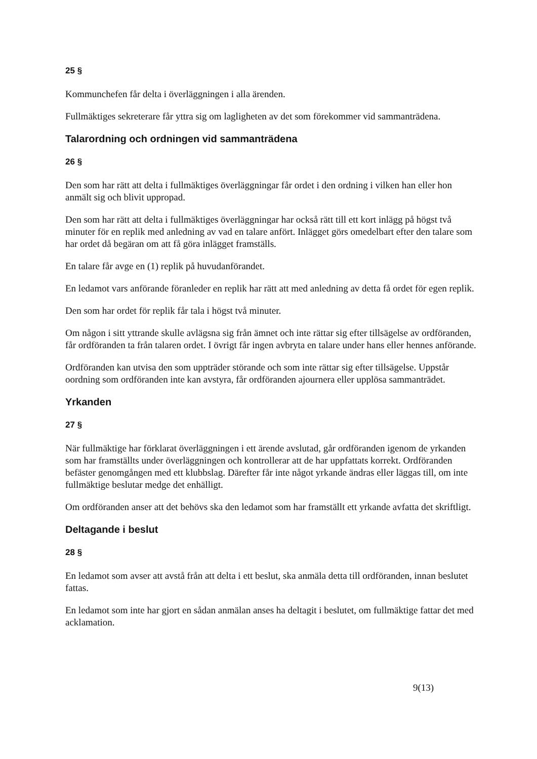25 §
Kommunchefen får delta i överläggningen i alla ärenden.
Fullmäktiges sekreterare får yttra sig om lagligheten av det som förekommer vid sammanträdena.
Talarordning och ordningen vid sammanträdena
26 §
Den som har rätt att delta i fullmäktiges överläggningar får ordet i den ordning i vilken han eller hon anmält sig och blivit uppropad.
Den som har rätt att delta i fullmäktiges överläggningar har också rätt till ett kort inlägg på högst två minuter för en replik med anledning av vad en talare anfört. Inlägget görs omedelbart efter den talare som har ordet då begäran om att få göra inlägget framställs.
En talare får avge en (1) replik på huvudanförandet.
En ledamot vars anförande föranleder en replik har rätt att med anledning av detta få ordet för egen replik.
Den som har ordet för replik får tala i högst två minuter.
Om någon i sitt yttrande skulle avlägsna sig från ämnet och inte rättar sig efter tillsägelse av ordföranden, får ordföranden ta från talaren ordet. I övrigt får ingen avbryta en talare under hans eller hennes anförande.
Ordföranden kan utvisa den som uppträder störande och som inte rättar sig efter tillsägelse. Uppstår oordning som ordföranden inte kan avstyra, får ordföranden ajournera eller upplösa sammanträdet.
Yrkanden
27 §
När fullmäktige har förklarat överläggningen i ett ärende avslutad, går ordföranden igenom de yrkanden som har framställts under överläggningen och kontrollerar att de har uppfattats korrekt. Ordföranden befäster genomgången med ett klubbslag. Därefter får inte något yrkande ändras eller läggas till, om inte fullmäktige beslutar medge det enhälligt.
Om ordföranden anser att det behövs ska den ledamot som har framställt ett yrkande avfatta det skriftligt.
Deltagande i beslut
28 §
En ledamot som avser att avstå från att delta i ett beslut, ska anmäla detta till ordföranden, innan beslutet fattas.
En ledamot som inte har gjort en sådan anmälan anses ha deltagit i beslutet, om fullmäktige fattar det med acklamation.
9(13)